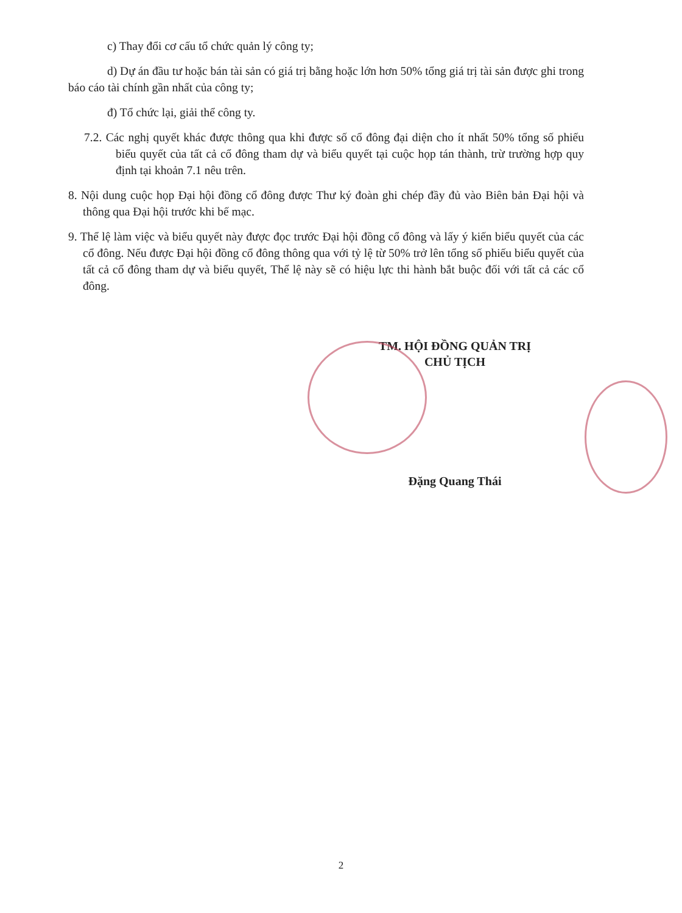c) Thay đổi cơ cấu tổ chức quản lý công ty;
d) Dự án đầu tư hoặc bán tài sản có giá trị bằng hoặc lớn hơn 50% tổng giá trị tài sản được ghi trong báo cáo tài chính gần nhất của công ty;
đ) Tổ chức lại, giải thể công ty.
7.2. Các nghị quyết khác được thông qua khi được số cổ đông đại diện cho ít nhất 50% tổng số phiếu biểu quyết của tất cả cổ đông tham dự và biểu quyết tại cuộc họp tán thành, trừ trường hợp quy định tại khoản 7.1 nêu trên.
8. Nội dung cuộc họp Đại hội đồng cổ đông được Thư ký đoàn ghi chép đầy đủ vào Biên bản Đại hội và thông qua Đại hội trước khi bế mạc.
9. Thể lệ làm việc và biểu quyết này được đọc trước Đại hội đồng cổ đông và lấy ý kiến biểu quyết của các cổ đông. Nếu được Đại hội đồng cổ đông thông qua với tỷ lệ từ 50% trở lên tổng số phiếu biểu quyết của tất cả cổ đông tham dự và biểu quyết, Thể lệ này sẽ có hiệu lực thi hành bắt buộc đối với tất cả các cổ đông.
TM. HỘI ĐỒNG QUẢN TRỊ
CHỦ TỊCH
Đặng Quang Thái
2